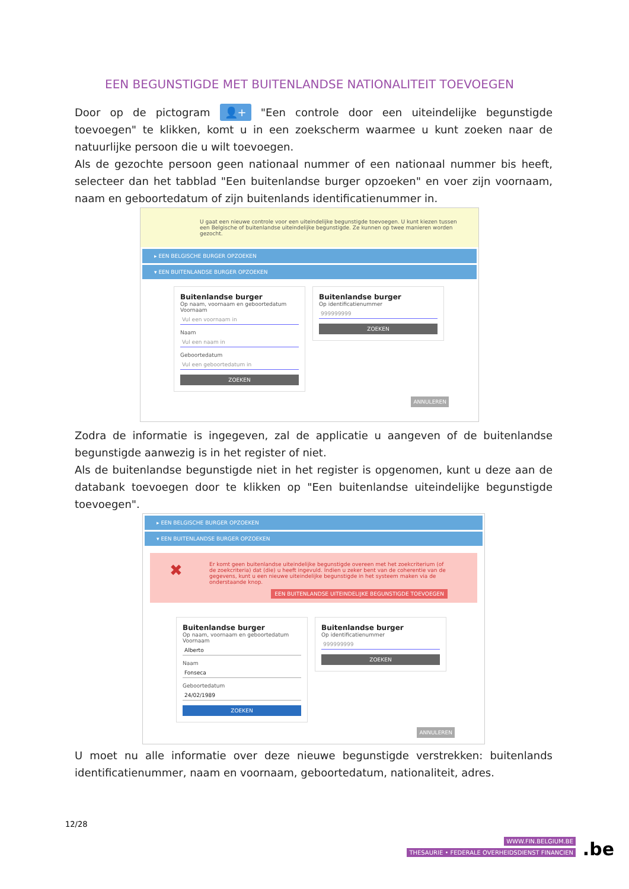EEN BEGUNSTIGDE MET BUITENLANDSE NATIONALITEIT TOEVOEGEN
Door op de pictogram 👤+ "Een controle door een uiteindelijke begunstigde toevoegen" te klikken, komt u in een zoekscherm waarmee u kunt zoeken naar de natuurlijke persoon die u wilt toevoegen.
Als de gezochte persoon geen nationaal nummer of een nationaal nummer bis heeft, selecteer dan het tabblad "Een buitenlandse burger opzoeken" en voer zijn voornaam, naam en geboortedatum of zijn buitenlands identificatienummer in.
U gaat een nieuwe controle voor een uiteindelijke begunstigde toevoegen. U kunt kiezen tussen een Belgische of buitenlandse uiteindelijke begunstigde. Ze kunnen op twee manieren worden gezocht.
▸ EEN BELGISCHE BURGER OPZOEKEN
▾ EEN BUITENLANDSE BURGER OPZOEKEN
Buitenlandse burger Op naam, voornaam en geboortedatum
Voornaam
Vul een voornaam in
Naam
Vul een naam in
Geboortedatum
Vul een geboortedatum in
ZOEKEN
Buitenlandse burger Op identificatienummer
999999999
ZOEKEN
ANNULEREN
Zodra de informatie is ingegeven, zal de applicatie u aangeven of de buitenlandse begunstigde aanwezig is in het register of niet.
Als de buitenlandse begunstigde niet in het register is opgenomen, kunt u deze aan de databank toevoegen door te klikken op "Een buitenlandse uiteindelijke begunstigde toevoegen".
▸ EEN BELGISCHE BURGER OPZOEKEN
▾ EEN BUITENLANDSE BURGER OPZOEKEN
✖ Er komt geen buitenlandse uiteindelijke begunstigde overeen met het zoekcriterium (of de zoekcriteria) dat (die) u heeft ingevuld. Indien u zeker bent van de coherentie van de gegevens, kunt u een nieuwe uiteindelijke begunstigde in het systeem maken via de onderstaande knop.
EEN BUITENLANDSE UITEINDELIJKE BEGUNSTIGDE TOEVOEGEN
Buitenlandse burger Op naam, voornaam en geboortedatum
Voornaam
Alberto
Naam
Fonseca
Geboortedatum
24/02/1989
ZOEKEN
Buitenlandse burger Op identificatienummer
999999999
ZOEKEN
ANNULEREN
U moet nu alle informatie over deze nieuwe begunstigde verstrekken: buitenlands identificatienummer, naam en voornaam, geboortedatum, nationaliteit, adres.
12/28
WWW.FIN.BELGIUM.BE
THESAURIE • FEDERALE OVERHEIDSDIENST FINANCIEN
.be